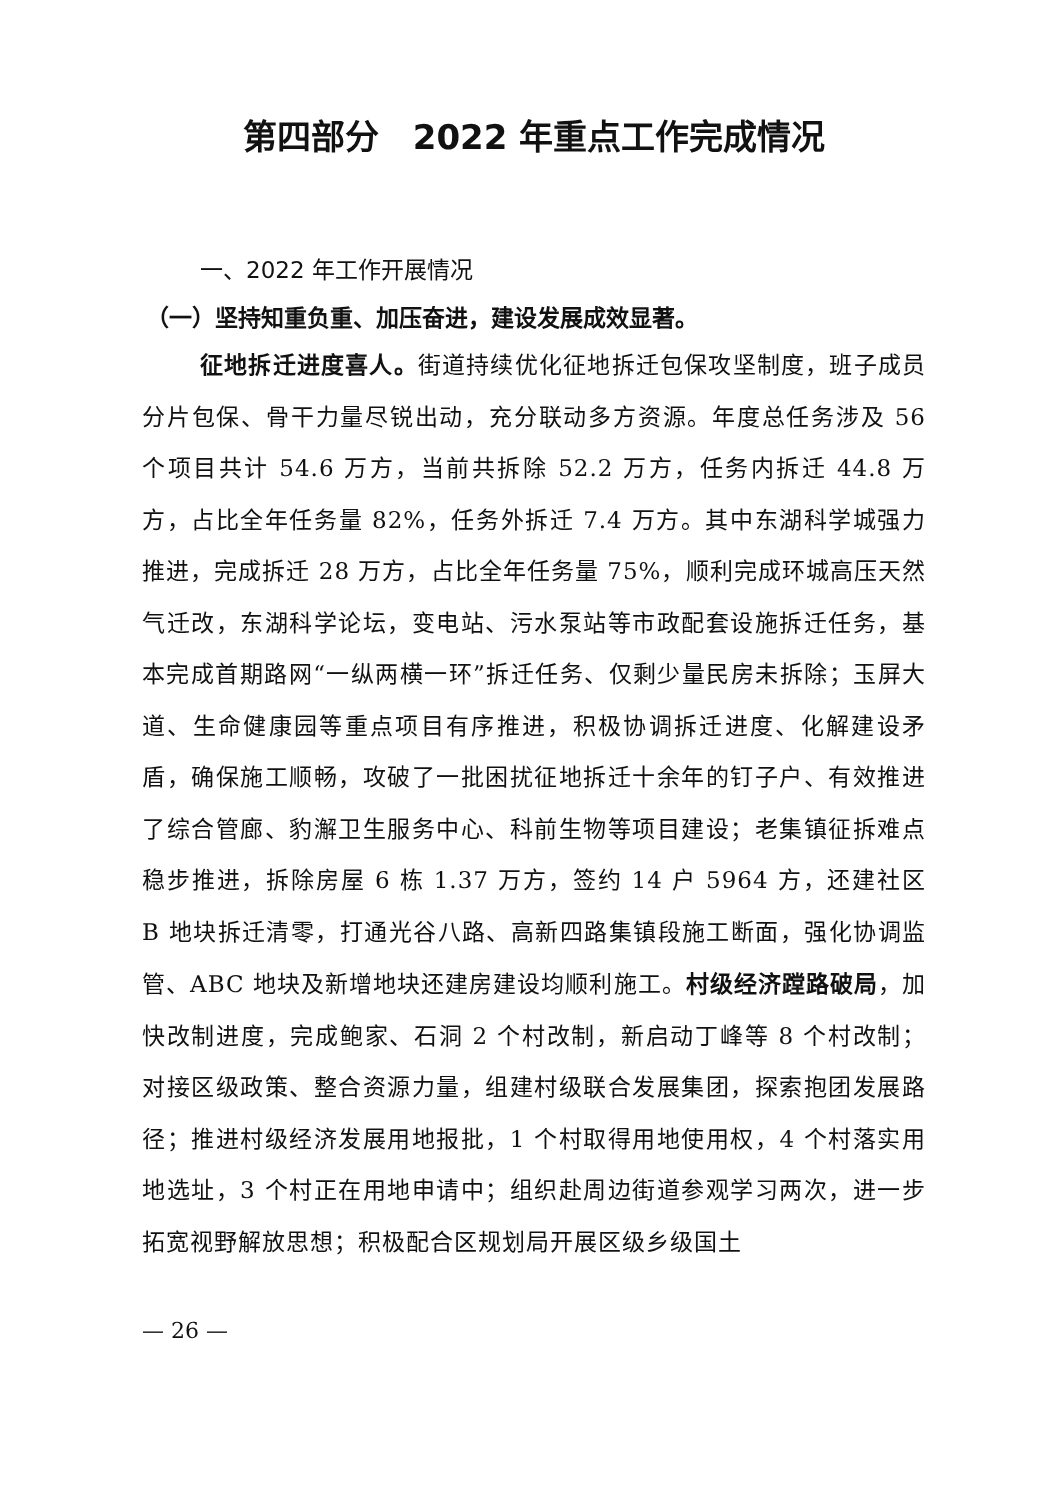第四部分　2022 年重点工作完成情况
一、2022 年工作开展情况
（一）坚持知重负重、加压奋进，建设发展成效显著。
征地拆迁进度喜人。街道持续优化征地拆迁包保攻坚制度，班子成员分片包保、骨干力量尽锐出动，充分联动多方资源。年度总任务涉及 56 个项目共计 54.6 万方，当前共拆除 52.2 万方，任务内拆迁 44.8 万方，占比全年任务量 82%，任务外拆迁 7.4 万方。其中东湖科学城强力推进，完成拆迁 28 万方，占比全年任务量 75%，顺利完成环城高压天然气迁改，东湖科学论坛，变电站、污水泵站等市政配套设施拆迁任务，基本完成首期路网“一纵两横一环”拆迁任务、仅剩少量民房未拆除；玉屏大道、生命健康园等重点项目有序推进，积极协调拆迁进度、化解建设矛盾，确保施工顺畅，攻破了一批困扰征地拆迁十余年的钉子户、有效推进了综合管廊、豹澥卫生服务中心、科前生物等项目建设；老集镇征拆难点稳步推进，拆除房屋 6 栋 1.37 万方，签约 14 户 5964 方，还建社区 B 地块拆迁清零，打通光谷八路、高新四路集镇段施工断面，强化协调监管、ABC 地块及新增地块还建房建设均顺利施工。村级经济蹚路破局，加快改制进度，完成鲍家、石洞 2 个村改制，新启动丁峰等 8 个村改制；对接区级政策、整合资源力量，组建村级联合发展集团，探索抱团发展路径；推进村级经济发展用地报批，1 个村取得用地使用权，4 个村落实用地选址，3 个村正在用地申请中；组织赴周边街道参观学习两次，进一步拓宽视野解放思想；积极配合区规划局开展区级乡级国土
— 26 —